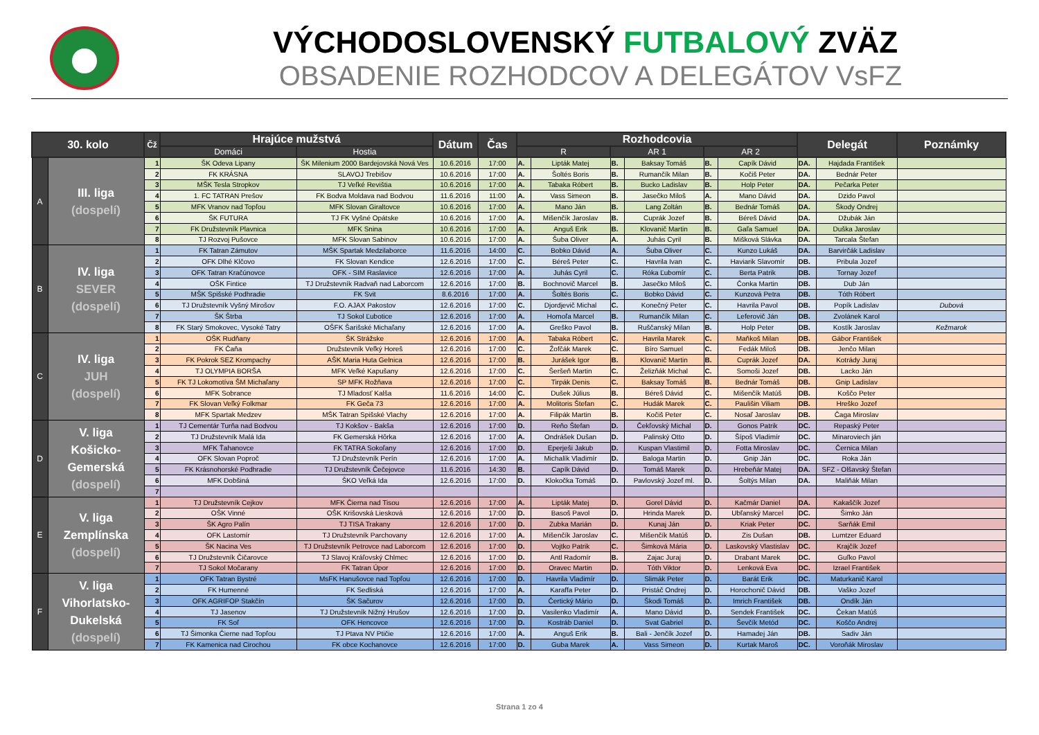VÝCHODOSLOVENSKÝ FUTBALOVÝ ZVÄZ
OBSADENIE ROZHODCOV A DELEGÁTOV VsFZ
| 30. kolo | | Čž | Hrajúce mužstvá | | Dátum | Čas | Rozhodcovia | | | | | | Delegát | | Poznámky |
| --- | --- | --- | --- | --- | --- | --- | --- | --- | --- | --- | --- | --- | --- | --- | --- |
| | | | Domáci | Hostia | | | R | | AR 1 | | AR 2 | | | | |
| A | III. liga (dospelí) | 1 | ŠK Odeva Lipany | ŠK Milenium 2000 Bardejovská Nová Ves | 10.6.2016 | 17:00 | A. | Lipták Matej | B. | Baksay Tomáš | B. | Capík Dávid | DA. | Hajdada František | |
| | | 2 | FK KRÁSNA | SLAVOJ Trebišov | 10.6.2016 | 17:00 | A. | Šoltés Boris | B. | Rumančík Milan | B. | Kočiš Peter | DA. | Bednár Peter | |
| | | 3 | MŠK Tesla Stropkov | TJ Veľké Revištia | 10.6.2016 | 17:00 | A. | Tabaka Róbert | B. | Bucko Ladislav | B. | Holp Peter | DA. | Pečarka Peter | |
| | | 4 | 1. FC TATRAN Prešov | FK Bodva Moldava nad Bodvou | 11.6.2016 | 11:00 | A. | Vass Simeon | B. | Jasečko Miloš | A. | Mano Dávid | DA. | Dzido Pavol | |
| | | 5 | MFK Vranov nad Topľou | MFK Slovan Giraltovce | 10.6.2016 | 17:00 | A. | Mano Ján | B. | Lang Zoltán | B. | Bednár Tomáš | DA. | Škody Ondrej | |
| | | 6 | ŠK FUTURA | TJ FK Vyšné Opátske | 10.6.2016 | 17:00 | A. | Mišenčík Jaroslav | B. | Cuprák Jozef | B. | Béreš Dávid | DA. | Džubák Ján | |
| | | 7 | FK Družstevník Plavnica | MFK Snina | 10.6.2016 | 17:00 | A. | Anguš Erik | B. | Klovanič Martin | B. | Gaľa Samuel | DA. | Duška Jaroslav | |
| | | 8 | TJ Rozvoj Pušovce | MFK Slovan Sabinov | 10.6.2016 | 17:00 | A. | Šuba Oliver | A. | Juhás Cyril | B. | Mišková Slávka | DA. | Tarcala Štefan | |
| B | IV. liga SEVER (dospelí) | 1 | FK Tatran Zámutov | MŠK Spartak Medzilaborce | 11.6.2016 | 14:00 | C. | Bobko Dávid | A. | Šuba Oliver | C. | Kunzo Lukáš | DA. | Barvirčák Ladislav | |
| | | 2 | OFK Dlhé Klčovo | FK Slovan Kendice | 12.6.2016 | 17:00 | C. | Béreš Peter | C. | Havrila Ivan | C. | Haviarik Slavomír | DB. | Pribula Jozef | |
| | | 3 | OFK Tatran Kračúnovce | OFK - SIM Raslavice | 12.6.2016 | 17:00 | A. | Juhás Cyril | C. | Róka Ľubomír | C. | Berta Patrik | DB. | Tornay Jozef | |
| | | 4 | OŠK Fintice | TJ Družstevník Radvaň nad Laborcom | 12.6.2016 | 17:00 | B. | Bochnovič Marcel | B. | Jasečko Miloš | C. | Čonka Martin | DB. | Dub Ján | |
| | | 5 | MŠK Spišské Podhradie | FK Svit | 8.6.2016 | 17:00 | A. | Šoltés Boris | C. | Bobko Dávid | C. | Kunzová Petra | DB. | Tóth Róbert | |
| | | 6 | TJ Družstevník Vyšný Mirošov | F.O. AJAX Pakostov | 12.6.2016 | 17:00 | C. | Djordjevič Michal | C. | Konečný Peter | C. | Havrila Pavol | DB. | Popík Ladislav | Dubová |
| | | 7 | ŠK Štrba | TJ Sokol Ľubotice | 12.6.2016 | 17:00 | A. | Homoľa Marcel | B. | Rumančík Milan | C. | Leferovič Ján | DB. | Zvolánek Karol | |
| | | 8 | FK Starý Smokovec, Vysoké Tatry | OŠFK Šarišské Michaľany | 12.6.2016 | 17:00 | A. | Greško Pavol | B. | Ruščanský Milan | B. | Holp Peter | DB. | Kostík Jaroslav | Kežmarok |
| C | IV. liga JUH (dospelí) | 1 | OŠK Rudňany | ŠK Strážske | 12.6.2016 | 17:00 | A. | Tabaka Róbert | C. | Havrila Marek | C. | Maňkoš Milan | DB. | Gábor František | |
| | | 2 | FK Čaňa | Družstevník Veľký Horeš | 12.6.2016 | 17:00 | C. | Žofčák Marek | C. | Bíro Samuel | C. | Fedák Miloš | DB. | Jenčo Milan | |
| | | 3 | FK Pokrok SEZ Krompachy | AŠK Maria Huta Gelnica | 12.6.2016 | 17:00 | B. | Jurášek Igor | B. | Klovanič Martin | B. | Cuprák Jozef | DA. | Kotrády Juraj | |
| | | 4 | TJ OLYMPIA BORŠA | MFK Veľké Kapušany | 12.6.2016 | 17:00 | C. | Šeršeň Martin | C. | Želizňák Michal | C. | Somoši Jozef | DB. | Lacko Ján | |
| | | 5 | FK TJ Lokomotíva ŠM Michaľany | SP MFK Rožňava | 12.6.2016 | 17:00 | C. | Tirpák Denis | C. | Baksay Tomáš | B. | Bednár Tomáš | DB. | Gnip Ladislav | |
| | | 6 | MFK Sobrance | TJ Mladosť Kalša | 11.6.2016 | 14:00 | C. | Dušek Július | B. | Béreš Dávid | C. | Mišenčík Matúš | DB. | Koščo Peter | |
| | | 7 | FK Slovan Veľký Folkmar | FK Geča 73 | 12.6.2016 | 17:00 | A. | Molitoris Štefan | C. | Hudák Marek | C. | Paulišin Viliam | DB. | Hreško Jozef | |
| | | 8 | MFK Spartak Medzev | MŠK Tatran Spišské Vlachy | 12.6.2016 | 17:00 | A. | Filipák Martin | B. | Kočiš Peter | C. | Nosaľ Jaroslav | DB. | Čaga Miroslav | |
| D | V. liga Košicko- Gemerská (dospelí) | 1 | TJ Cementár Turňa nad Bodvou | TJ Kokšov - Bakša | 12.6.2016 | 17:00 | D. | Reňo Štefan | D. | Čekľovský Michal | D. | Gonos Patrik | DC. | Repaský Peter | |
| | | 2 | TJ Družstevník Malá Ida | FK Gemerská Hôrka | 12.6.2016 | 17:00 | A. | Ondrášek Dušan | D. | Palinský Otto | D. | Šípoš Vladimír | DC. | Minaroviech ján | |
| | | 3 | MFK Ťahanovce | FK TATRA Sokoľany | 12.6.2016 | 17:00 | D. | Eperješi Jakub | D. | Kuspan Vlastimil | D. | Fotta Miroslav | DC. | Černica Milan | |
| | | 4 | OFK Slovan Poproč | TJ Družstevník Perín | 12.6.2016 | 17:00 | A. | Michalík Vladimír | D. | Baloga Martin | D. | Gnip Ján | DC. | Roka Ján | |
| | | 5 | FK Krásnohorské Podhradie | TJ Družstevník Čečejovce | 11.6.2016 | 14:30 | B. | Capík Dávid | D. | Tomáš Marek | D. | Hrebeňár Matej | DA. | SFZ - Olšavský Štefan | |
| | | 6 | MFK Dobšiná | ŠKO Veľká Ida | 12.6.2016 | 17:00 | D. | Klokočka Tomáš | D. | Pavlovský Jozef ml. | D. | Šoltýs Milan | DA. | Maliňák Milan | |
| | | 7 | | | | | | | | | | | | | |
| E | V. liga Zemplínska (dospelí) | 1 | TJ Družstevník Cejkov | MFK Čierna nad Tisou | 12.6.2016 | 17:00 | A. | Lipták Matej | D. | Gorel Dávid | D. | Kačmár Daniel | DA. | Kakaščík Jozef | |
| | | 2 | OŠK Vinné | OŠK Krišovská Liesková | 12.6.2016 | 17:00 | D. | Basoš Pavol | D. | Hrinda Marek | D. | Ubľanský Marcel | DC. | Šimko Ján | |
| | | 3 | ŠK Agro Palín | TJ TISA Trakany | 12.6.2016 | 17:00 | D. | Zubka Marián | D. | Kunaj Ján | D. | Kriak Peter | DC. | Sarňák Emil | |
| | | 4 | OFK Lastomír | TJ Družstevník Parchovany | 12.6.2016 | 17:00 | A. | Mišenčík Jaroslav | C. | Mišenčík Matúš | D. | Zis Dušan | DB. | Lumtzer Eduard | |
| | | 5 | ŠK Nacina Ves | TJ Družstevník Petrovce nad Laborcom | 12.6.2016 | 17:00 | D. | Vojtko Patrik | C. | Šimková Mária | D. | Laskovský Vlastislav | DC. | Krajčík Jozef | |
| | | 6 | TJ Družstevník Čičarovce | TJ Slavoj Kráľovský Chlmec | 12.6.2016 | 17:00 | D. | Antl Radomír | B. | Zajac Juraj | D. | Drabant Marek | DC. | Guľko Pavol | |
| | | 7 | TJ Sokol Močarany | FK Tatran Úpor | 12.6.2016 | 17:00 | D. | Oravec Martin | D. | Tóth Viktor | D. | Lenková Eva | DC. | Izrael František | |
| F | V. liga Vihorlatsko- Dukelská (dospelí) | 1 | OFK Tatran Bystré | MsFK Hanušovce nad Topľou | 12.6.2016 | 17:00 | D. | Havrila Vladimír | D. | Slimák Peter | D. | Barát Erik | DC. | Maturkanič Karol | |
| | | 2 | FK Humenné | FK Sedliská | 12.6.2016 | 17:00 | A. | Karaffa Peter | D. | Pristáč Ondrej | D. | Horochonič Dávid | DB. | Vaško Jozef | |
| | | 3 | OFK AGRIFOP Stakčín | ŠK Sačurov | 12.6.2016 | 17:00 | D. | Čertický Mário | D. | Škodi Tomáš | D. | Imrich František | DB. | Ondík Ján | |
| | | 4 | TJ Jasenov | TJ Družstevník Nižný Hrušov | 12.6.2016 | 17:00 | D. | Vasilenko Vladimír | A. | Mano Dávid | D. | Sendek František | DC. | Čekan Matúš | |
| | | 5 | FK Soľ | OFK Hencovce | 12.6.2016 | 17:00 | D. | Kostráb Daniel | D. | Svat Gabriel | D. | Ševčík Metód | DC. | Koščo Andrej | |
| | | 6 | TJ Šimonka Čierne nad Topľou | TJ Ptava NV Ptičie | 12.6.2016 | 17:00 | A. | Anguš Erik | B. | Bali - Jenčík Jozef | D. | Hamadej Ján | DB. | Sadiv Ján | |
| | | 7 | FK Kamenica nad Cirochou | FK obce Kochanovce | 12.6.2016 | 17:00 | D. | Guba Marek | A. | Vass Simeon | D. | Kurtak Maroš | DC. | Voroňák Miroslav | |
Strana 1 zo 4